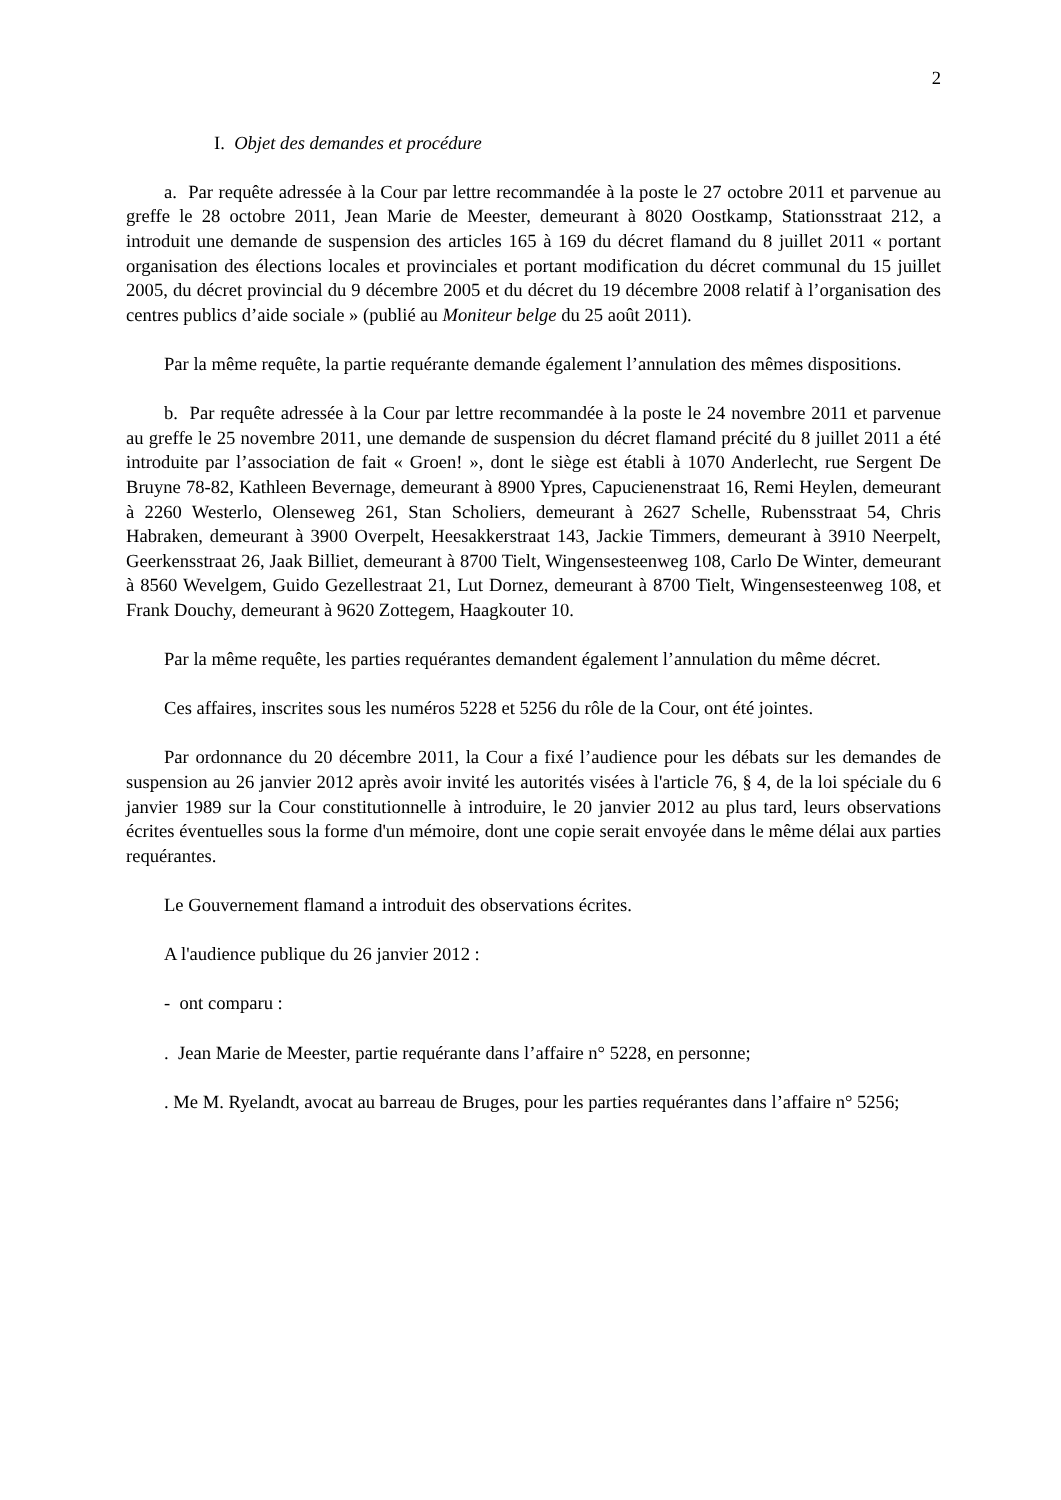2
I. Objet des demandes et procédure
a. Par requête adressée à la Cour par lettre recommandée à la poste le 27 octobre 2011 et parvenue au greffe le 28 octobre 2011, Jean Marie de Meester, demeurant à 8020 Oostkamp, Stationsstraat 212, a introduit une demande de suspension des articles 165 à 169 du décret flamand du 8 juillet 2011 « portant organisation des élections locales et provinciales et portant modification du décret communal du 15 juillet 2005, du décret provincial du 9 décembre 2005 et du décret du 19 décembre 2008 relatif à l’organisation des centres publics d’aide sociale » (publié au Moniteur belge du 25 août 2011).
Par la même requête, la partie requérante demande également l’annulation des mêmes dispositions.
b. Par requête adressée à la Cour par lettre recommandée à la poste le 24 novembre 2011 et parvenue au greffe le 25 novembre 2011, une demande de suspension du décret flamand précité du 8 juillet 2011 a été introduite par l’association de fait « Groen! », dont le siège est établi à 1070 Anderlecht, rue Sergent De Bruyne 78-82, Kathleen Bevernage, demeurant à 8900 Ypres, Capucienenstraat 16, Remi Heylen, demeurant à 2260 Westerlo, Olenseweg 261, Stan Scholiers, demeurant à 2627 Schelle, Rubensstraat 54, Chris Habraken, demeurant à 3900 Overpelt, Heesakkerstraat 143, Jackie Timmers, demeurant à 3910 Neerpelt, Geerkensstraat 26, Jaak Billiet, demeurant à 8700 Tielt, Wingensesteenweg 108, Carlo De Winter, demeurant à 8560 Wevelgem, Guido Gezellestraat 21, Lut Dornez, demeurant à 8700 Tielt, Wingensesteenweg 108, et Frank Douchy, demeurant à 9620 Zottegem, Haagkouter 10.
Par la même requête, les parties requérantes demandent également l’annulation du même décret.
Ces affaires, inscrites sous les numéros 5228 et 5256 du rôle de la Cour, ont été jointes.
Par ordonnance du 20 décembre 2011, la Cour a fixé l’audience pour les débats sur les demandes de suspension au 26 janvier 2012 après avoir invité les autorités visées à l'article 76, § 4, de la loi spéciale du 6 janvier 1989 sur la Cour constitutionnelle à introduire, le 20 janvier 2012 au plus tard, leurs observations écrites éventuelles sous la forme d'un mémoire, dont une copie serait envoyée dans le même délai aux parties requérantes.
Le Gouvernement flamand a introduit des observations écrites.
A l'audience publique du 26 janvier 2012 :
- ont comparu :
. Jean Marie de Meester, partie requérante dans l’affaire n° 5228, en personne;
. Me M. Ryelandt, avocat au barreau de Bruges, pour les parties requérantes dans l’affaire n° 5256;